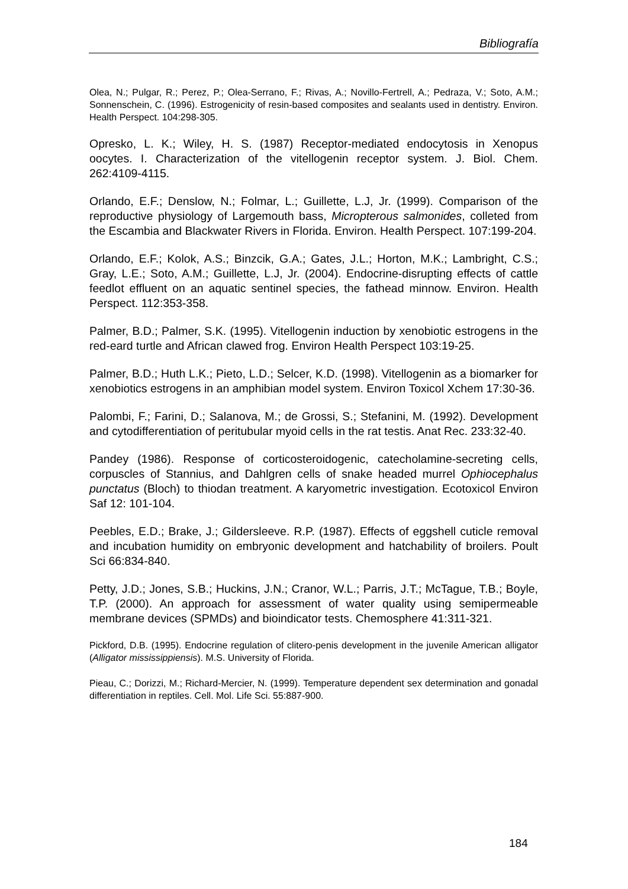Bibliografía
Olea, N.; Pulgar, R.; Perez, P.; Olea-Serrano, F.; Rivas, A.; Novillo-Fertrell, A.; Pedraza, V.; Soto, A.M.; Sonnenschein, C. (1996). Estrogenicity of resin-based composites and sealants used in dentistry. Environ. Health Perspect. 104:298-305.
Opresko, L. K.; Wiley, H. S. (1987) Receptor-mediated endocytosis in Xenopus oocytes. I. Characterization of the vitellogenin receptor system. J. Biol. Chem. 262:4109-4115.
Orlando, E.F.; Denslow, N.; Folmar, L.; Guillette, L.J, Jr. (1999). Comparison of the reproductive physiology of Largemouth bass, Micropterous salmonides, colleted from the Escambia and Blackwater Rivers in Florida. Environ. Health Perspect. 107:199-204.
Orlando, E.F.; Kolok, A.S.; Binzcik, G.A.; Gates, J.L.; Horton, M.K.; Lambright, C.S.; Gray, L.E.; Soto, A.M.; Guillette, L.J, Jr. (2004). Endocrine-disrupting effects of cattle feedlot effluent on an aquatic sentinel species, the fathead minnow. Environ. Health Perspect. 112:353-358.
Palmer, B.D.; Palmer, S.K. (1995). Vitellogenin induction by xenobiotic estrogens in the red-eard turtle and African clawed frog. Environ Health Perspect 103:19-25.
Palmer, B.D.; Huth L.K.; Pieto, L.D.; Selcer, K.D. (1998). Vitellogenin as a biomarker for xenobiotics estrogens in an amphibian model system. Environ Toxicol Xchem 17:30-36.
Palombi, F.; Farini, D.; Salanova, M.; de Grossi, S.; Stefanini, M. (1992). Development and cytodifferentiation of peritubular myoid cells in the rat testis. Anat Rec. 233:32-40.
Pandey (1986). Response of corticosteroidogenic, catecholamine-secreting cells, corpuscles of Stannius, and Dahlgren cells of snake headed murrel Ophiocephalus punctatus (Bloch) to thiodan treatment. A karyometric investigation. Ecotoxicol Environ Saf 12: 101-104.
Peebles, E.D.; Brake, J.; Gildersleeve. R.P. (1987). Effects of eggshell cuticle removal and incubation humidity on embryonic development and hatchability of broilers. Poult Sci 66:834-840.
Petty, J.D.; Jones, S.B.; Huckins, J.N.; Cranor, W.L.; Parris, J.T.; McTague, T.B.; Boyle, T.P. (2000). An approach for assessment of water quality using semipermeable membrane devices (SPMDs) and bioindicator tests. Chemosphere 41:311-321.
Pickford, D.B. (1995). Endocrine regulation of clitero-penis development in the juvenile American alligator (Alligator mississippiensis). M.S. University of Florida.
Pieau, C.; Dorizzi, M.; Richard-Mercier, N. (1999). Temperature dependent sex determination and gonadal differentiation in reptiles. Cell. Mol. Life Sci. 55:887-900.
184